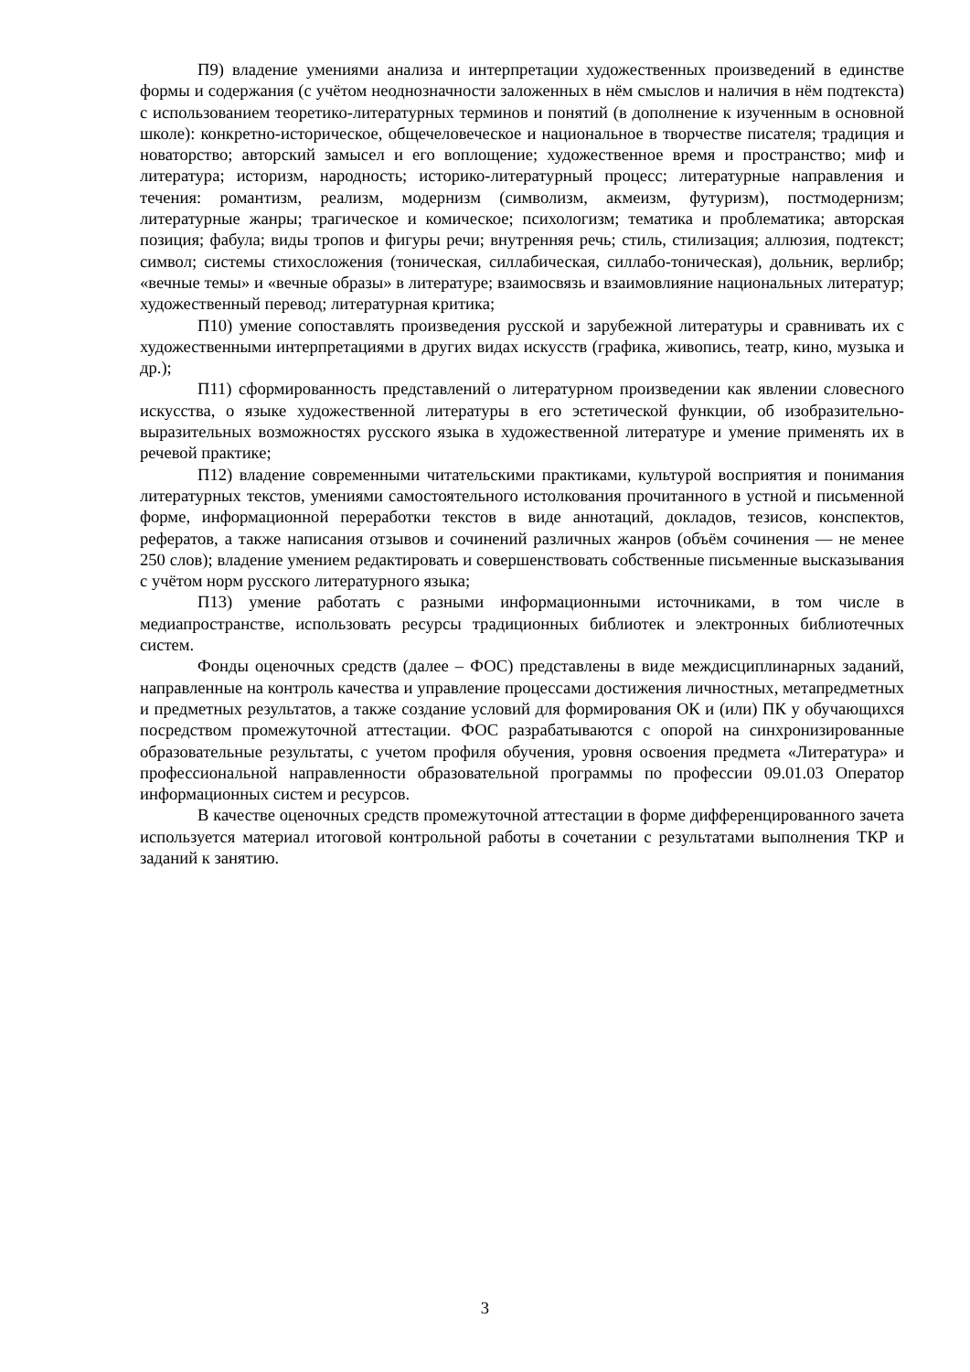П9) владение умениями анализа и интерпретации художественных произведений в единстве формы и содержания (с учётом неоднозначности заложенных в нём смыслов и наличия в нём подтекста) с использованием теоретико-литературных терминов и понятий (в дополнение к изученным в основной школе): конкретно-историческое, общечеловеческое и национальное в творчестве писателя; традиция и новаторство; авторский замысел и его воплощение; художественное время и пространство; миф и литература; историзм, народность; историко-литературный процесс; литературные направления и течения: романтизм, реализм, модернизм (символизм, акмеизм, футуризм), постмодернизм; литературные жанры; трагическое и комическое; психологизм; тематика и проблематика; авторская позиция; фабула; виды тропов и фигуры речи; внутренняя речь; стиль, стилизация; аллюзия, подтекст; символ; системы стихосложения (тоническая, силлабическая, силлабо-тоническая), дольник, верлибр; «вечные темы» и «вечные образы» в литературе; взаимосвязь и взаимовлияние национальных литератур; художественный перевод; литературная критика;
П10) умение сопоставлять произведения русской и зарубежной литературы и сравнивать их с художественными интерпретациями в других видах искусств (графика, живопись, театр, кино, музыка и др.);
П11) сформированность представлений о литературном произведении как явлении словесного искусства, о языке художественной литературы в его эстетической функции, об изобразительно-выразительных возможностях русского языка в художественной литературе и умение применять их в речевой практике;
П12) владение современными читательскими практиками, культурой восприятия и понимания литературных текстов, умениями самостоятельного истолкования прочитанного в устной и письменной форме, информационной переработки текстов в виде аннотаций, докладов, тезисов, конспектов, рефератов, а также написания отзывов и сочинений различных жанров (объём сочинения — не менее 250 слов); владение умением редактировать и совершенствовать собственные письменные высказывания с учётом норм русского литературного языка;
П13) умение работать с разными информационными источниками, в том числе в медиапространстве, использовать ресурсы традиционных библиотек и электронных библиотечных систем.
Фонды оценочных средств (далее – ФОС) представлены в виде междисциплинарных заданий, направленные на контроль качества и управление процессами достижения личностных, метапредметных и предметных результатов, а также создание условий для формирования ОК и (или) ПК у обучающихся посредством промежуточной аттестации. ФОС разрабатываются с опорой на синхронизированные образовательные результаты, с учетом профиля обучения, уровня освоения предмета «Литература» и профессиональной направленности образовательной программы по профессии 09.01.03 Оператор информационных систем и ресурсов.
В качестве оценочных средств промежуточной аттестации в форме дифференцированного зачета используется материал итоговой контрольной работы в сочетании с результатами выполнения ТКР и заданий к занятию.
3